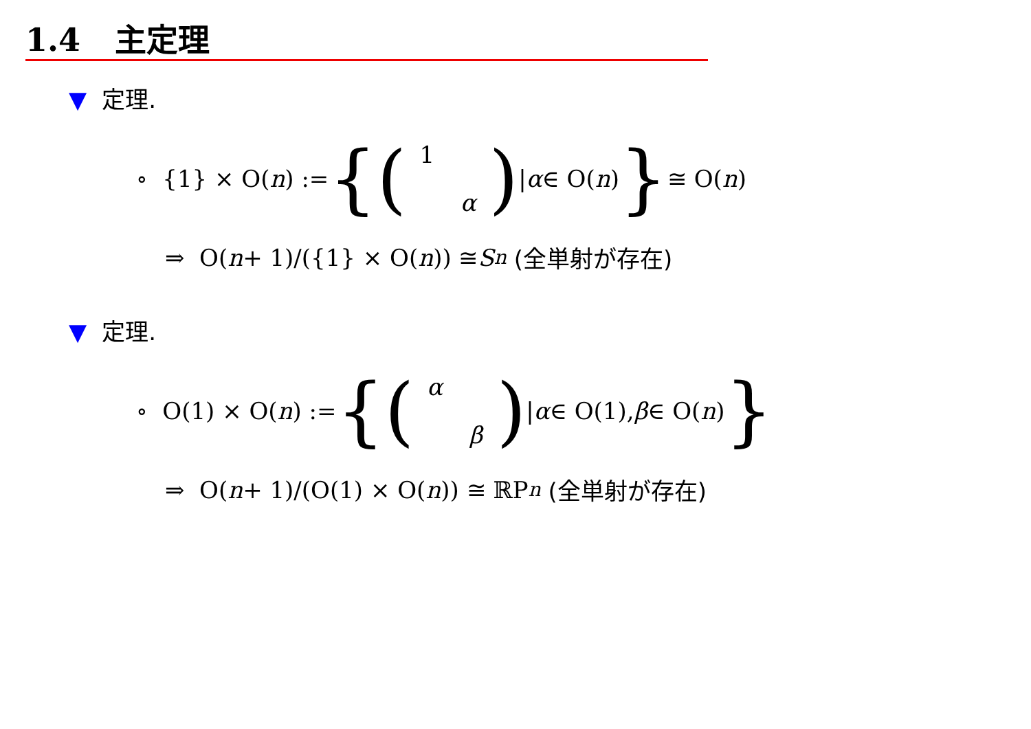1.4 主定理
▼ 定理.
∘ {1} × O(n) := {(1 α) | α ∈ O(n) } ≅ O(n)
⇒ O(n + 1)/({1} × O(n)) ≅ S<sup>n</sup> (全単射が存在)
▼ 定理.
∘ O(1) × O(n) := {(α β) | α ∈ O(1), β ∈ O(n) }
⇒ O(n + 1)/(O(1) × O(n)) ≅ ℝP<sup>n</sup> (全単射が存在)